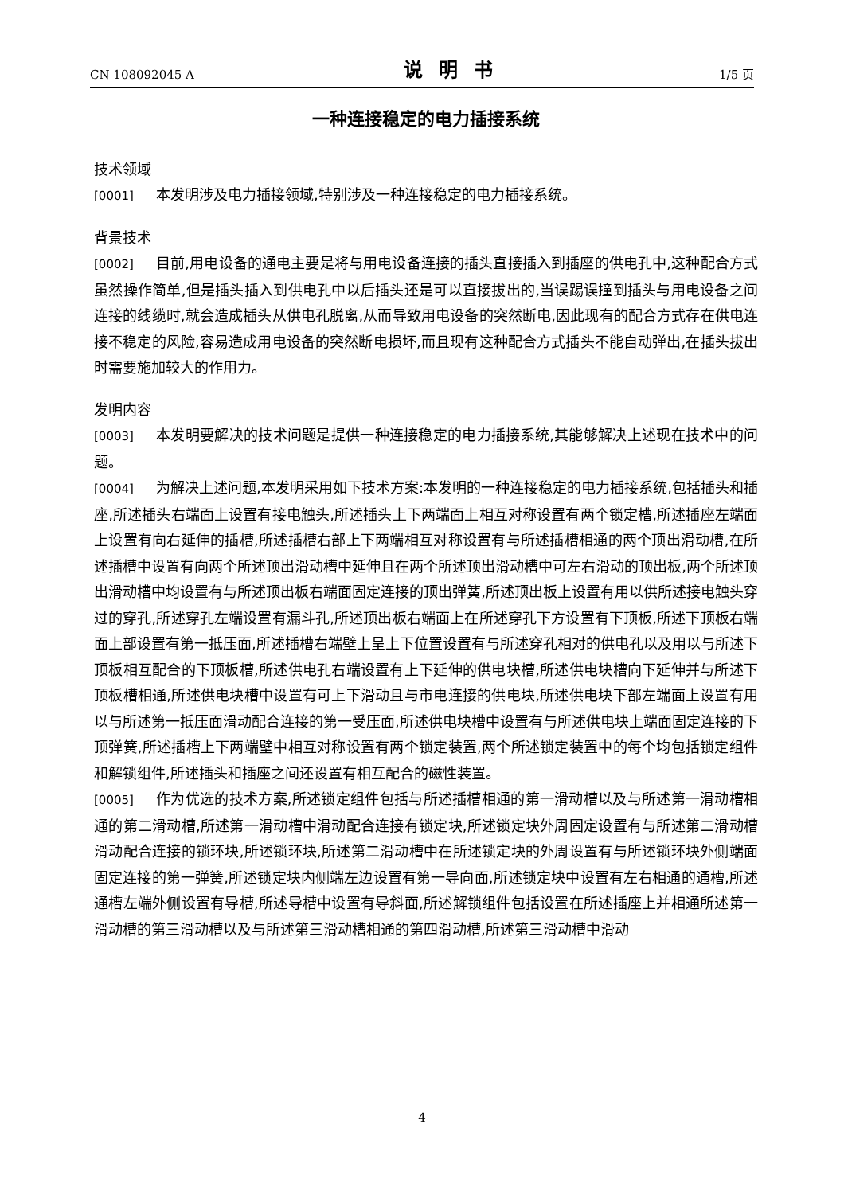CN 108092045 A 说明书 1/5 页
一种连接稳定的电力插接系统
技术领域
[0001] 本发明涉及电力插接领域,特别涉及一种连接稳定的电力插接系统。
背景技术
[0002] 目前,用电设备的通电主要是将与用电设备连接的插头直接插入到插座的供电孔中,这种配合方式虽然操作简单,但是插头插入到供电孔中以后插头还是可以直接拔出的,当误踢误撞到插头与用电设备之间连接的线缆时,就会造成插头从供电孔脱离,从而导致用电设备的突然断电,因此现有的配合方式存在供电连接不稳定的风险,容易造成用电设备的突然断电损坏,而且现有这种配合方式插头不能自动弹出,在插头拔出时需要施加较大的作用力。
发明内容
[0003] 本发明要解决的技术问题是提供一种连接稳定的电力插接系统,其能够解决上述现在技术中的问题。
[0004] 为解决上述问题,本发明采用如下技术方案:本发明的一种连接稳定的电力插接系统,包括插头和插座,所述插头右端面上设置有接电触头,所述插头上下两端面上相互对称设置有两个锁定槽,所述插座左端面上设置有向右延伸的插槽,所述插槽右部上下两端相互对称设置有与所述插槽相通的两个顶出滑动槽,在所述插槽中设置有向两个所述顶出滑动槽中延伸且在两个所述顶出滑动槽中可左右滑动的顶出板,两个所述顶出滑动槽中均设置有与所述顶出板右端面固定连接的顶出弹簧,所述顶出板上设置有用以供所述接电触头穿过的穿孔,所述穿孔左端设置有漏斗孔,所述顶出板右端面上在所述穿孔下方设置有下顶板,所述下顶板右端面上部设置有第一抵压面,所述插槽右端壁上呈上下位置设置有与所述穿孔相对的供电孔以及用以与所述下顶板相互配合的下顶板槽,所述供电孔右端设置有上下延伸的供电块槽,所述供电块槽向下延伸并与所述下顶板槽相通,所述供电块槽中设置有可上下滑动且与市电连接的供电块,所述供电块下部左端面上设置有用以与所述第一抵压面滑动配合连接的第一受压面,所述供电块槽中设置有与所述供电块上端面固定连接的下顶弹簧,所述插槽上下两端壁中相互对称设置有两个锁定装置,两个所述锁定装置中的每个均包括锁定组件和解锁组件,所述插头和插座之间还设置有相互配合的磁性装置。
[0005] 作为优选的技术方案,所述锁定组件包括与所述插槽相通的第一滑动槽以及与所述第一滑动槽相通的第二滑动槽,所述第一滑动槽中滑动配合连接有锁定块,所述锁定块外周固定设置有与所述第二滑动槽滑动配合连接的锁环块,所述锁环块,所述第二滑动槽中在所述锁定块的外周设置有与所述锁环块外侧端面固定连接的第一弹簧,所述锁定块内侧端左边设置有第一导向面,所述锁定块中设置有左右相通的通槽,所述通槽左端外侧设置有导槽,所述导槽中设置有导斜面,所述解锁组件包括设置在所述插座上并相通所述第一滑动槽的第三滑动槽以及与所述第三滑动槽相通的第四滑动槽,所述第三滑动槽中滑动
4